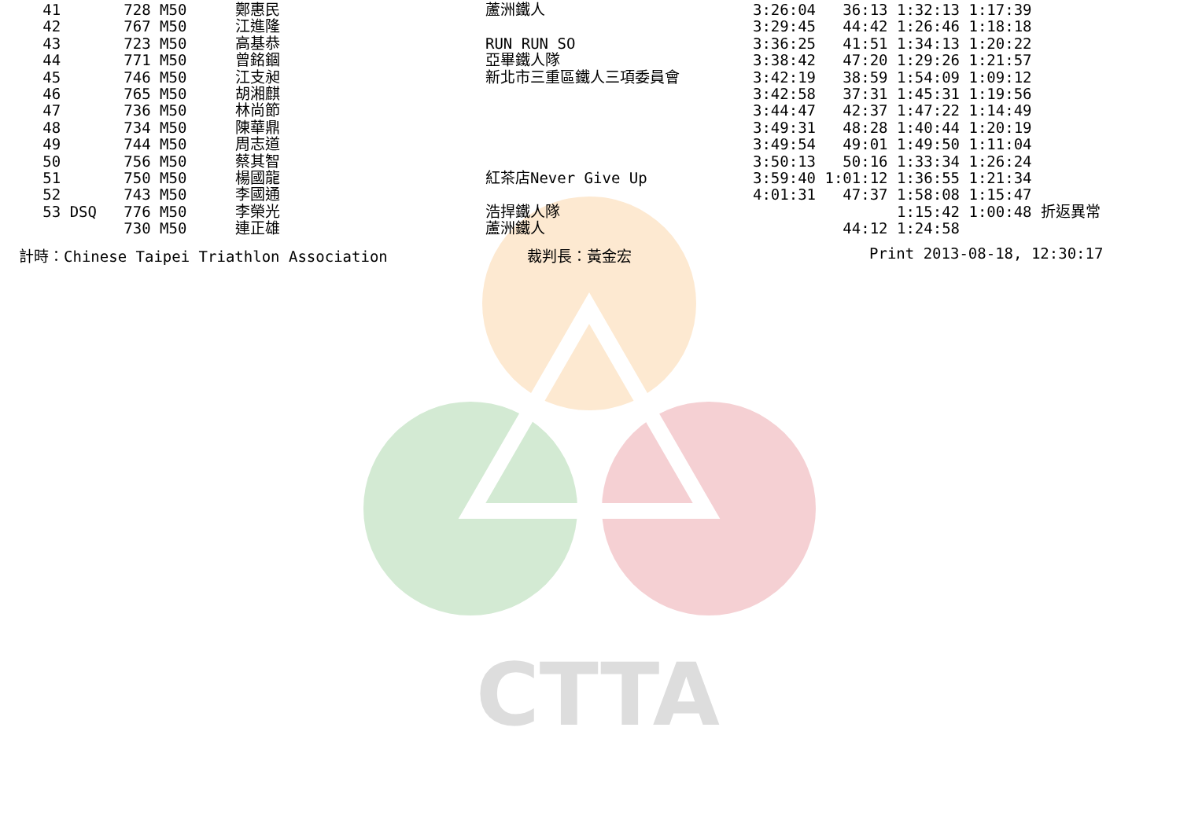CTTA
| 41 | 728 M50 | 鄭惠民 | 蘆洲鐵人 | 3:26:04 36:13 1:32:13 1:17:39 |
| 42 | 767 M50 | 江進隆 | | 3:29:45 44:42 1:26:46 1:18:18 |
| 43 | 723 M50 | 高基恭 | RUN RUN SO | 3:36:25 41:51 1:34:13 1:20:22 |
| 44 | 771 M50 | 曾銘錮 | 亞畢鐵人隊 | 3:38:42 47:20 1:29:26 1:21:57 |
| 45 | 746 M50 | 江支昶 | 新北市三重區鐵人三項委員會 | 3:42:19 38:59 1:54:09 1:09:12 |
| 46 | 765 M50 | 胡湘麒 | | 3:42:58 37:31 1:45:31 1:19:56 |
| 47 | 736 M50 | 林尚節 | | 3:44:47 42:37 1:47:22 1:14:49 |
| 48 | 734 M50 | 陳華鼎 | | 3:49:31 48:28 1:40:44 1:20:19 |
| 49 | 744 M50 | 周志道 | | 3:49:54 49:01 1:49:50 1:11:04 |
| 50 | 756 M50 | 蔡其智 | | 3:50:13 50:16 1:33:34 1:26:24 |
| 51 | 750 M50 | 楊國龍 | 紅茶店Never Give Up | 3:59:40 1:01:12 1:36:55 1:21:34 |
| 52 | 743 M50 | 李國通 | | 4:01:31 47:37 1:58:08 1:15:47 |
| 53 DSQ | 776 M50 | 李榮光 | 浩捍鐵人隊 | 1:15:42 1:00:48 折返異常 |
| | 730 M50 | 連正雄 | 蘆洲鐵人 | 44:12 1:24:58 |
計時：Chinese Taipei Triathlon Association 裁判長：黃金宏 Print 2013-08-18, 12:30:17